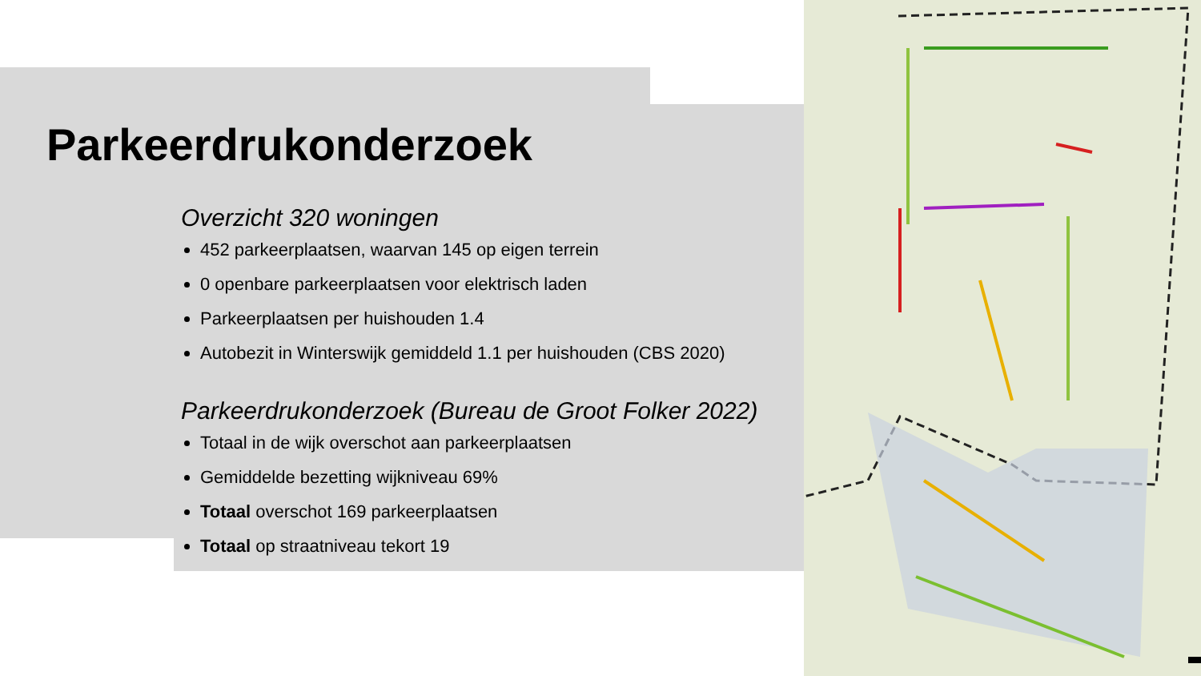Parkeerdrukonderzoek
Overzicht 320 woningen
452 parkeerplaatsen, waarvan 145 op eigen terrein
0 openbare parkeerplaatsen voor elektrisch laden
Parkeerplaatsen per huishouden 1.4
Autobezit in Winterswijk gemiddeld 1.1 per huishouden (CBS 2020)
Parkeerdrukonderzoek (Bureau de Groot Folker 2022)
Totaal in de wijk overschot aan parkeerplaatsen
Gemiddelde bezetting wijkniveau 69%
Totaal overschot 169 parkeerplaatsen
Totaal op straatniveau tekort 19